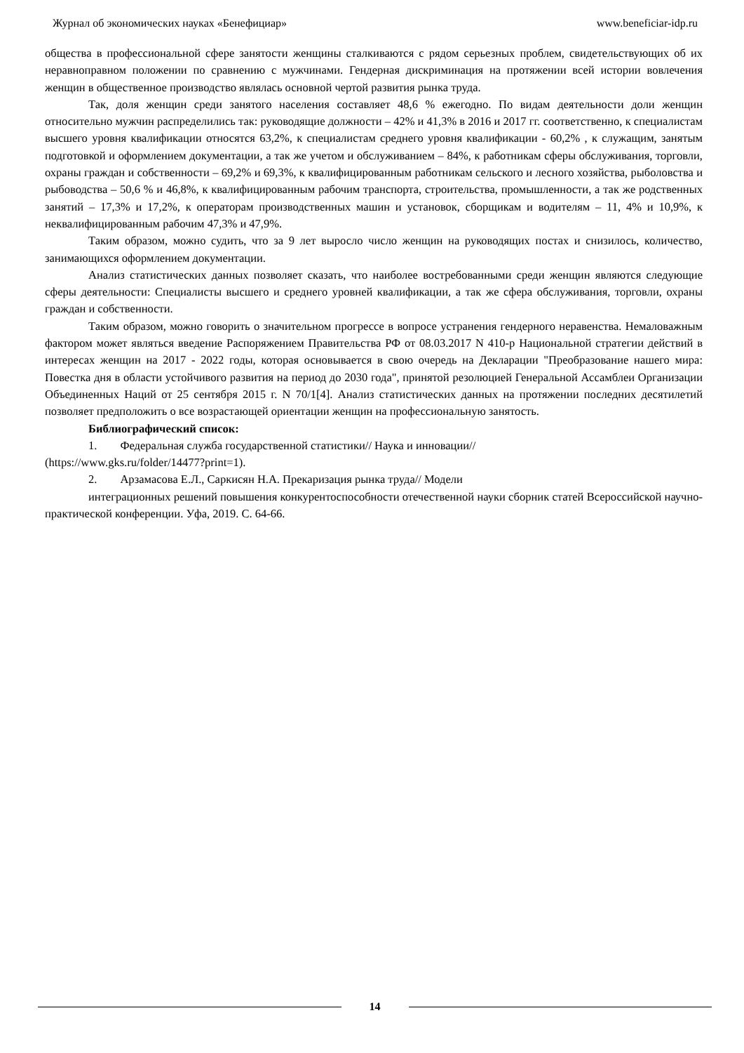Журнал об экономических науках «Бенефициар» www.beneficiar-idp.ru
общества в профессиональной сфере занятости женщины сталкиваются с рядом серьезных проблем, свидетельствующих об их неравноправном положении по сравнению с мужчинами. Гендерная дискриминация на протяжении всей истории вовлечения женщин в общественное производство являлась основной чертой развития рынка труда.
Так, доля женщин среди занятого населения составляет 48,6 % ежегодно. По видам деятельности доли женщин относительно мужчин распределились так: руководящие должности – 42% и 41,3% в 2016 и 2017 гг. соответственно, к специалистам высшего уровня квалификации относятся 63,2%, к специалистам среднего уровня квалификации - 60,2% , к служащим, занятым подготовкой и оформлением документации, а так же учетом и обслуживанием – 84%, к работникам сферы обслуживания, торговли, охраны граждан и собственности – 69,2% и 69,3%, к квалифицированным работникам сельского и лесного хозяйства, рыболовства и рыбоводства – 50,6 % и 46,8%, к квалифицированным рабочим транспорта, строительства, промышленности, а так же родственных занятий – 17,3% и 17,2%, к операторам производственных машин и установок, сборщикам и водителям – 11, 4% и 10,9%, к неквалифицированным рабочим 47,3% и 47,9%.
Таким образом, можно судить, что за 9 лет выросло число женщин на руководящих постах и снизилось, количество, занимающихся оформлением документации.
Анализ статистических данных позволяет сказать, что наиболее востребованными среди женщин являются следующие сферы деятельности: Специалисты высшего и среднего уровней квалификации, а так же сфера обслуживания, торговли, охраны граждан и собственности.
Таким образом, можно говорить о значительном прогрессе в вопросе устранения гендерного неравенства. Немаловажным фактором может являться введение Распоряжением Правительства РФ от 08.03.2017 N 410-р Национальной стратегии действий в интересах женщин на 2017 - 2022 годы, которая основывается в свою очередь на Декларации "Преобразование нашего мира: Повестка дня в области устойчивого развития на период до 2030 года", принятой резолюцией Генеральной Ассамблеи Организации Объединенных Наций от 25 сентября 2015 г. N 70/1[4]. Анализ статистических данных на протяжении последних десятилетий позволяет предположить о все возрастающей ориентации женщин на профессиональную занятость.
Библиографический список:
1. Федеральная служба государственной статистики// Наука и инновации//
(https://www.gks.ru/folder/14477?print=1).
2. Арзамасова Е.Л., Саркисян Н.А. Прекаризация рынка труда// Модели
интеграционных решений повышения конкурентоспособности отечественной науки сборник статей Всероссийской научно-практической конференции. Уфа, 2019. С. 64-66.
14